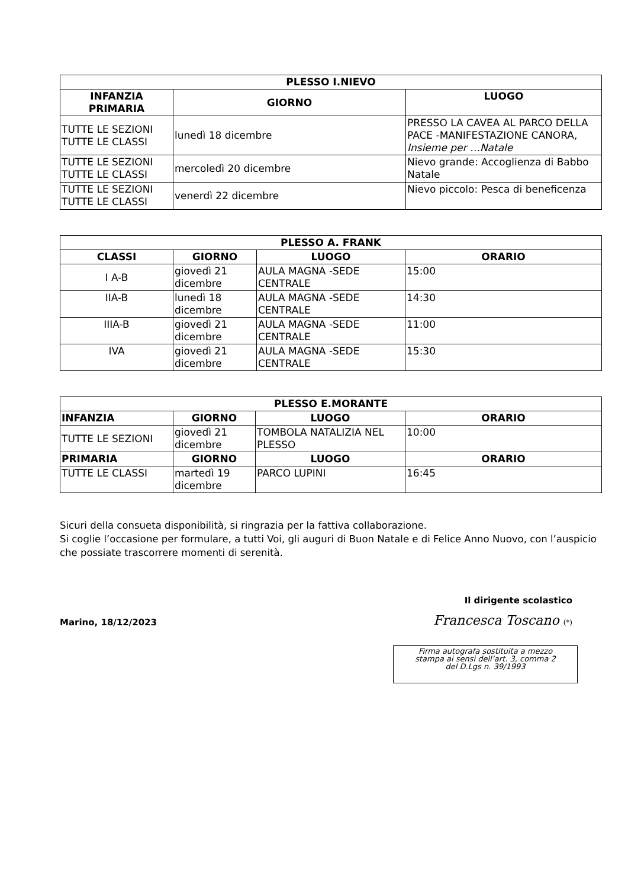| PLESSO I.NIEVO | | |
| --- | --- | --- |
| INFANZIA PRIMARIA | GIORNO | LUOGO |
| TUTTE LE SEZIONI TUTTE LE CLASSI | lunedì 18 dicembre | PRESSO LA CAVEA AL PARCO DELLA PACE -MANIFESTAZIONE CANORA, Insieme per …Natale |
| TUTTE LE SEZIONI TUTTE LE CLASSI | mercoledì 20 dicembre | Nievo grande: Accoglienza di Babbo Natale |
| TUTTE LE SEZIONI TUTTE LE CLASSI | venerdì 22 dicembre | Nievo piccolo: Pesca di beneficenza |
| PLESSO A. FRANK | | | |
| --- | --- | --- | --- |
| CLASSI | GIORNO | LUOGO | ORARIO |
| I A-B | giovedì 21 dicembre | AULA MAGNA -SEDE CENTRALE | 15:00 |
| IIA-B | lunedì 18 dicembre | AULA MAGNA -SEDE CENTRALE | 14:30 |
| IIIA-B | giovedì 21 dicembre | AULA MAGNA -SEDE CENTRALE | 11:00 |
| IVA | giovedì 21 dicembre | AULA MAGNA -SEDE CENTRALE | 15:30 |
| PLESSO E.MORANTE | | | |
| --- | --- | --- | --- |
| INFANZIA | GIORNO | LUOGO | ORARIO |
| TUTTE LE SEZIONI | giovedì 21 dicembre | TOMBOLA NATALIZIA NEL PLESSO | 10:00 |
| PRIMARIA | GIORNO | LUOGO | ORARIO |
| TUTTE LE CLASSI | martedì 19 dicembre | PARCO LUPINI | 16:45 |
Sicuri della consueta disponibilità, si ringrazia per la fattiva collaborazione.
Si coglie l’occasione per formulare, a tutti Voi, gli auguri di Buon Natale e di Felice Anno Nuovo, con l’auspicio che possiate trascorrere momenti di serenità.
Il dirigente scolastico
Marino, 18/12/2023
Francesca Toscano (*)
Firma autografa sostituita a mezzo
stampa ai sensi dell’art. 3, comma 2
del D.Lgs n. 39/1993